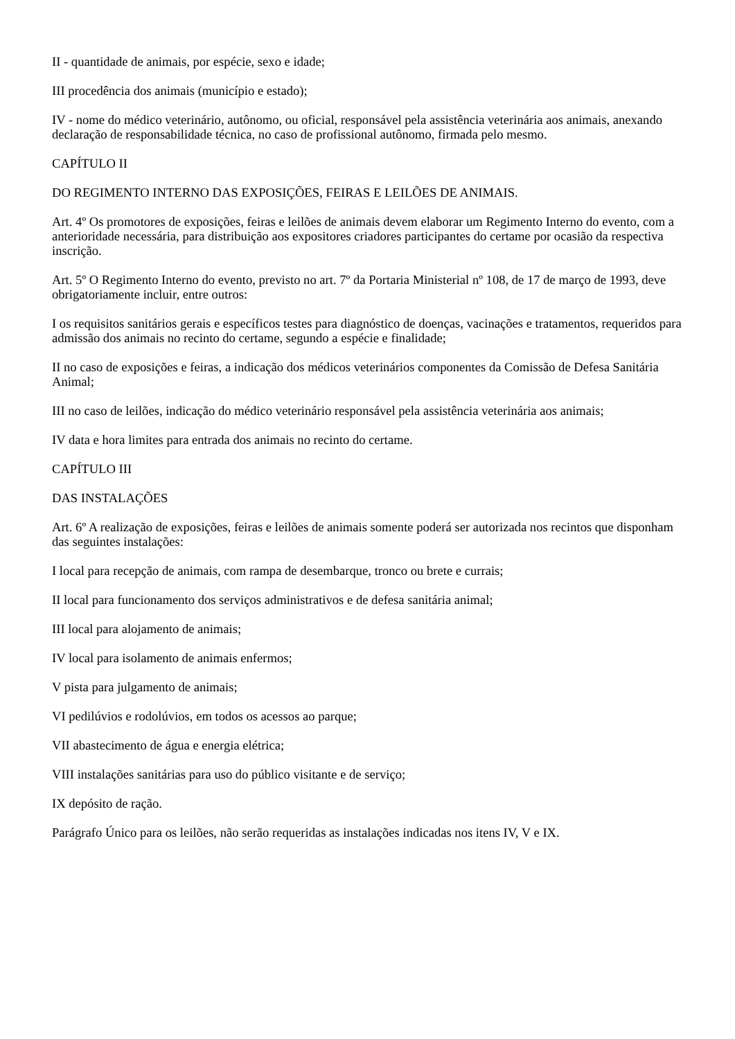II - quantidade de animais, por espécie, sexo e idade;
III procedência dos animais (município e estado);
IV - nome do médico veterinário, autônomo, ou oficial, responsável pela assistência veterinária aos animais, anexando declaração de responsabilidade técnica, no caso de profissional autônomo, firmada pelo mesmo.
CAPÍTULO II
DO REGIMENTO INTERNO DAS EXPOSIÇÕES, FEIRAS E LEILÕES DE ANIMAIS.
Art. 4º Os promotores de exposições, feiras e leilões de animais devem elaborar um Regimento Interno do evento, com a anterioridade necessária, para distribuição aos expositores criadores participantes do certame por ocasião da respectiva inscrição.
Art. 5º O Regimento Interno do evento, previsto no art. 7º da Portaria Ministerial nº 108, de 17 de março de 1993, deve obrigatoriamente incluir, entre outros:
I os requisitos sanitários gerais e específicos testes para diagnóstico de doenças, vacinações e tratamentos, requeridos para admissão dos animais no recinto do certame, segundo a espécie e finalidade;
II no caso de exposições e feiras, a indicação dos médicos veterinários componentes da Comissão de Defesa Sanitária Animal;
III no caso de leilões, indicação do médico veterinário responsável pela assistência veterinária aos animais;
IV data e hora limites para entrada dos animais no recinto do certame.
CAPÍTULO III
DAS INSTALAÇÕES
Art. 6º A realização de exposições, feiras e leilões de animais somente poderá ser autorizada nos recintos que disponham das seguintes instalações:
I local para recepção de animais, com rampa de desembarque, tronco ou brete e currais;
II local para funcionamento dos serviços administrativos e de defesa sanitária animal;
III local para alojamento de animais;
IV local para isolamento de animais enfermos;
V pista para julgamento de animais;
VI pedilúvios e rodolúvios, em todos os acessos ao parque;
VII abastecimento de água e energia elétrica;
VIII instalações sanitárias para uso do público visitante e de serviço;
IX depósito de ração.
Parágrafo Único para os leilões, não serão requeridas as instalações indicadas nos itens IV, V e IX.